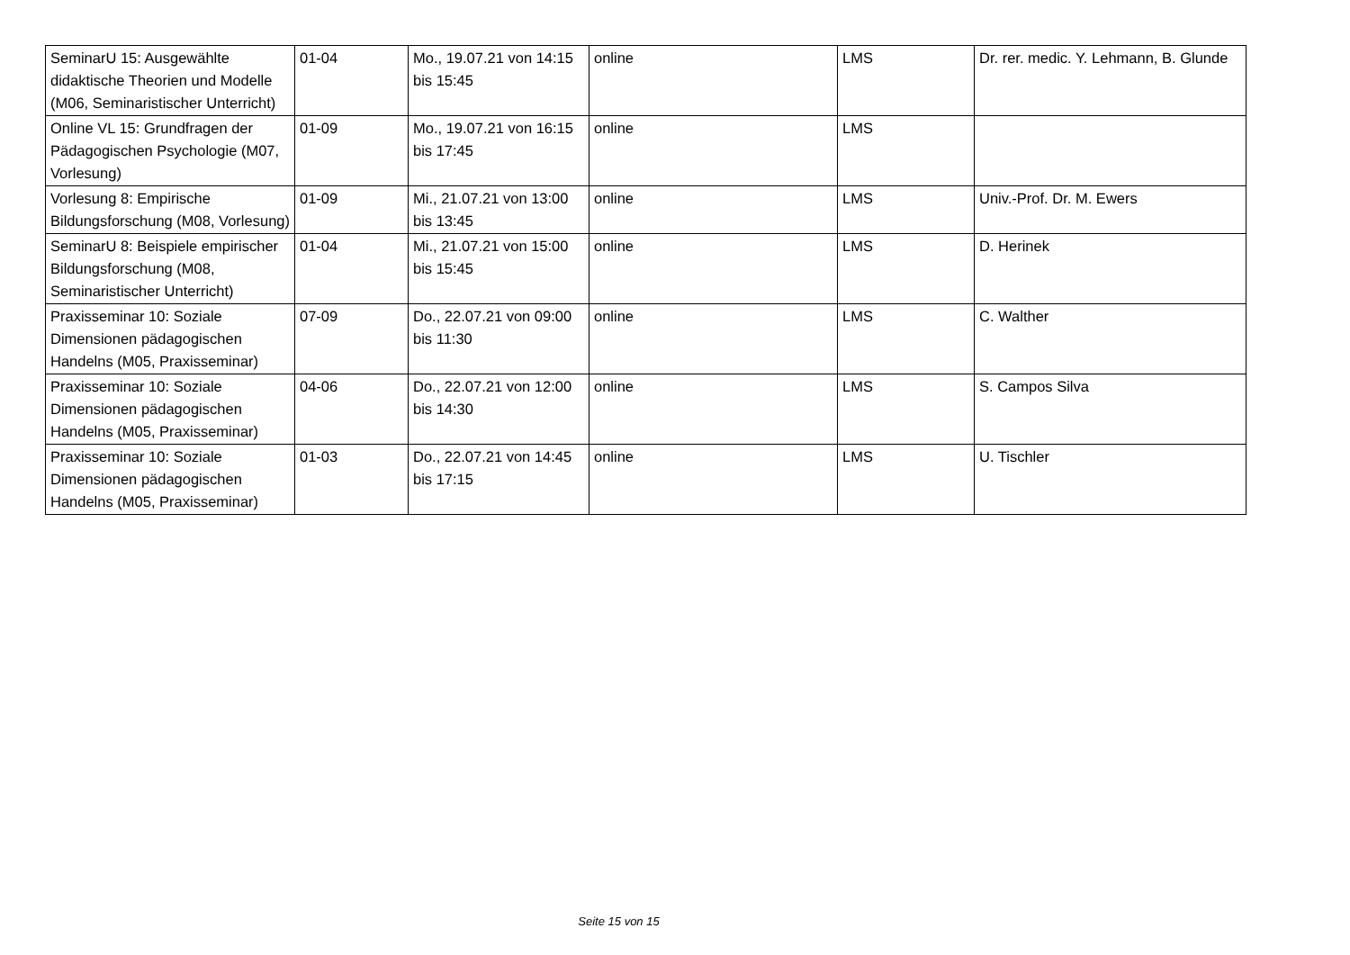| SeminarU 15: Ausgewählte didaktische Theorien und Modelle (M06, Seminaristischer Unterricht) | 01-04 | Mo., 19.07.21 von 14:15 bis 15:45 | online | LMS | Dr. rer. medic. Y. Lehmann, B. Glunde |
| Online VL 15: Grundfragen der Pädagogischen Psychologie (M07, Vorlesung) | 01-09 | Mo., 19.07.21 von 16:15 bis 17:45 | online | LMS | |
| Vorlesung 8: Empirische Bildungsforschung (M08, Vorlesung) | 01-09 | Mi., 21.07.21 von 13:00 bis 13:45 | online | LMS | Univ.-Prof. Dr. M. Ewers |
| SeminarU 8: Beispiele empirischer Bildungsforschung (M08, Seminaristischer Unterricht) | 01-04 | Mi., 21.07.21 von 15:00 bis 15:45 | online | LMS | D. Herinek |
| Praxisseminar 10: Soziale Dimensionen pädagogischen Handelns (M05, Praxisseminar) | 07-09 | Do., 22.07.21 von 09:00 bis 11:30 | online | LMS | C. Walther |
| Praxisseminar 10: Soziale Dimensionen pädagogischen Handelns (M05, Praxisseminar) | 04-06 | Do., 22.07.21 von 12:00 bis 14:30 | online | LMS | S. Campos Silva |
| Praxisseminar 10: Soziale Dimensionen pädagogischen Handelns (M05, Praxisseminar) | 01-03 | Do., 22.07.21 von 14:45 bis 17:15 | online | LMS | U. Tischler |
Seite 15 von 15